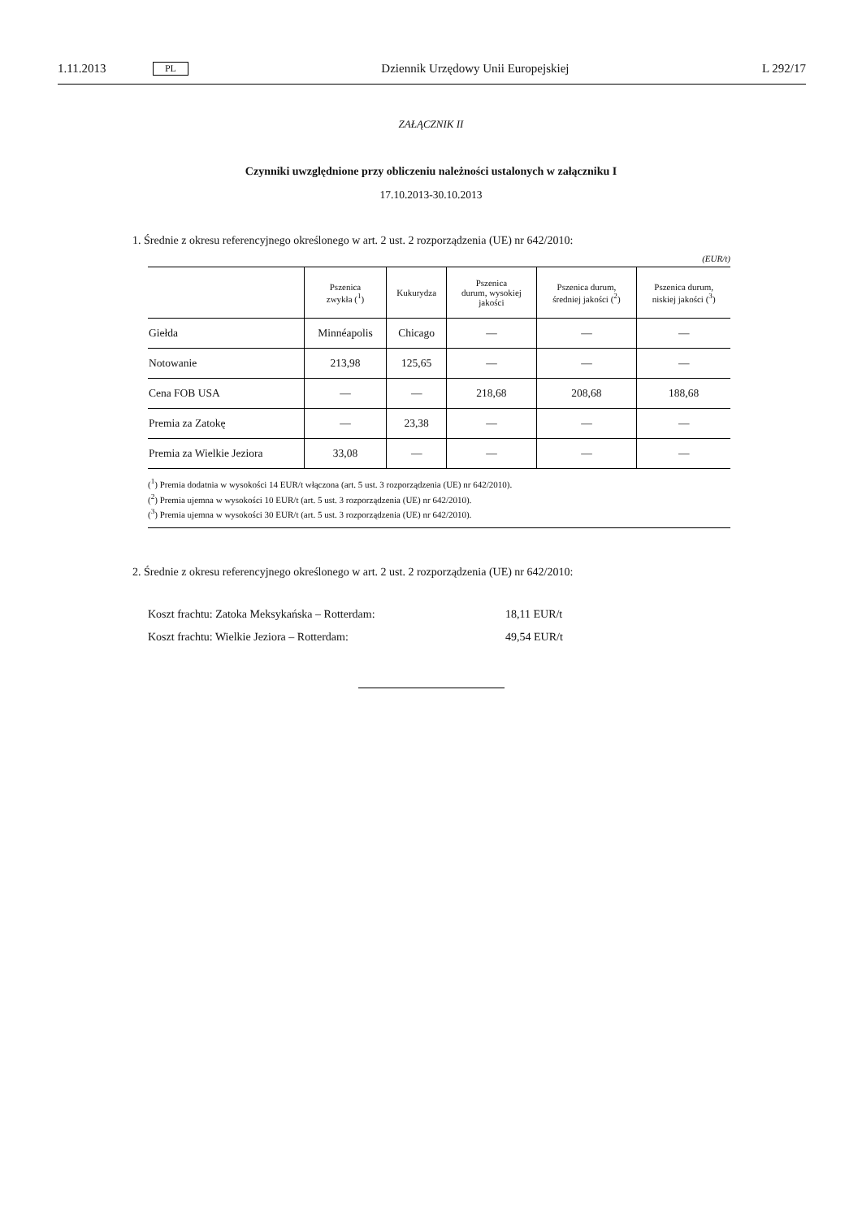1.11.2013 PL Dziennik Urzędowy Unii Europejskiej L 292/17
ZAŁĄCZNIK II
Czynniki uwzględnione przy obliczeniu należności ustalonych w załączniku I
17.10.2013-30.10.2013
1. Średnie z okresu referencyjnego określonego w art. 2 ust. 2 rozporządzenia (UE) nr 642/2010:
(EUR/t)
| | Pszenica zwykła (<sup>1</sup>) | Kukurydza | Pszenica durum, wysokiej jakości | Pszenica durum, średniej jakości (<sup>2</sup>) | Pszenica durum, niskiej jakości (<sup>3</sup>) |
| --- | --- | --- | --- | --- | --- |
| Giełda | Minnéapolis | Chicago | — | — | — |
| Notowanie | 213,98 | 125,65 | — | — | — |
| Cena FOB USA | — | — | 218,68 | 208,68 | 188,68 |
| Premia za Zatokę | — | 23,38 | — | — | — |
| Premia za Wielkie Jeziora | 33,08 | — | — | — | — |
(<sup>1</sup>) Premia dodatnia w wysokości 14 EUR/t włączona (art. 5 ust. 3 rozporządzenia (UE) nr 642/2010).
(<sup>2</sup>) Premia ujemna w wysokości 10 EUR/t (art. 5 ust. 3 rozporządzenia (UE) nr 642/2010).
(<sup>3</sup>) Premia ujemna w wysokości 30 EUR/t (art. 5 ust. 3 rozporządzenia (UE) nr 642/2010).
2. Średnie z okresu referencyjnego określonego w art. 2 ust. 2 rozporządzenia (UE) nr 642/2010:
Koszt frachtu: Zatoka Meksykańska – Rotterdam: 18,11 EUR/t
Koszt frachtu: Wielkie Jeziora – Rotterdam: 49,54 EUR/t